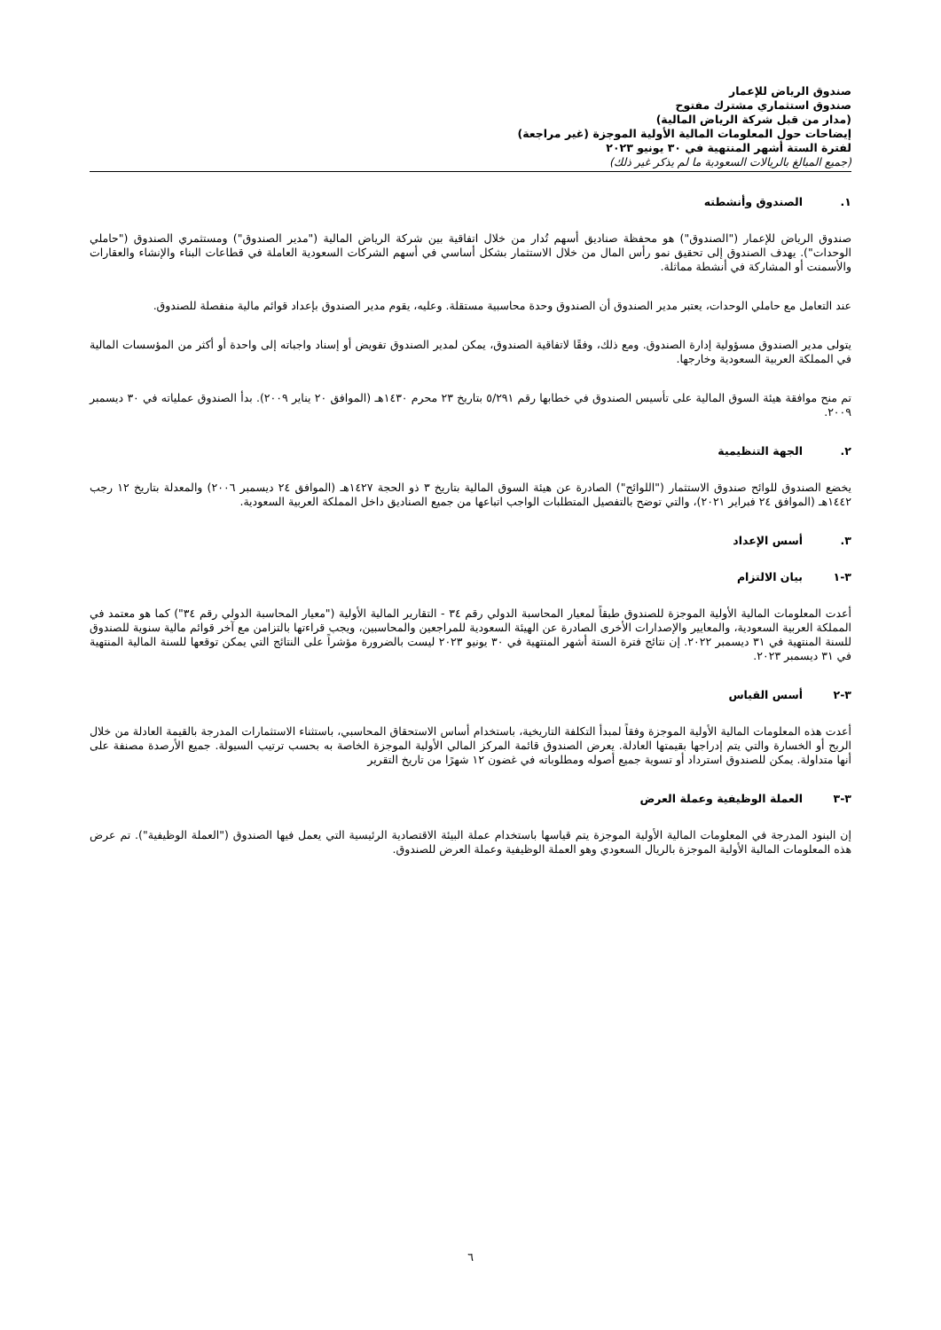صندوق الرياض للإعمار
صندوق استثماري مشترك مفتوح
(مدار من قبل شركة الرياض المالية)
إيضاحات حول المعلومات المالية الأولية الموجزة (غير مراجعة)
لفترة الستة أشهر المنتهية في ٣٠ يونيو ٢٠٢٣
(جميع المبالغ بالريالات السعودية ما لم يذكر غير ذلك)
١. الصندوق وأنشطته
صندوق الرياض للإعمار ("الصندوق") هو محفظة صناديق أسهم تُدار من خلال اتفاقية بين شركة الرياض المالية ("مدير الصندوق") ومستثمري الصندوق ("حاملي الوحدات"). يهدف الصندوق إلى تحقيق نمو رأس المال من خلال الاستثمار بشكل أساسي في أسهم الشركات السعودية العاملة في قطاعات البناء والإنشاء والعقارات والأسمنت أو المشاركة في أنشطة مماثلة.
عند التعامل مع حاملي الوحدات، يعتبر مدير الصندوق أن الصندوق وحدة محاسبية مستقلة. وعليه، يقوم مدير الصندوق بإعداد قوائم مالية منفصلة للصندوق.
يتولى مدير الصندوق مسؤولية إدارة الصندوق. ومع ذلك، وفقًا لاتفاقية الصندوق، يمكن لمدير الصندوق تفويض أو إسناد واجباته إلى واحدة أو أكثر من المؤسسات المالية في المملكة العربية السعودية وخارجها.
تم منح موافقة هيئة السوق المالية على تأسيس الصندوق في خطابها رقم ٥/٢٩١ بتاريخ ٢٣ محرم ١٤٣٠هـ (الموافق ٢٠ يناير ٢٠٠٩). بدأ الصندوق عملياته في ٣٠ ديسمبر ٢٠٠٩.
٢. الجهة التنظيمية
يخضع الصندوق للوائح صندوق الاستثمار ("اللوائح") الصادرة عن هيئة السوق المالية بتاريخ ٣ ذو الحجة ١٤٢٧هـ (الموافق ٢٤ ديسمبر ٢٠٠٦) والمعدلة بتاريخ ١٢ رجب ١٤٤٢هـ (الموافق ٢٤ فبراير ٢٠٢١)، والتي توضح بالتفصيل المتطلبات الواجب اتباعها من جميع الصناديق داخل المملكة العربية السعودية.
٣. أسس الإعداد
٣-١ بيان الالتزام
أعدت المعلومات المالية الأولية الموجزة للصندوق طبقاً لمعيار المحاسبة الدولي رقم ٣٤ - التقارير المالية الأولية ("معيار المحاسبة الدولي رقم ٣٤") كما هو معتمد في المملكة العربية السعودية، والمعايير والإصدارات الأخرى الصادرة عن الهيئة السعودية للمراجعين والمحاسبين، ويجب قراءتها بالتزامن مع آخر قوائم مالية سنوية للصندوق للسنة المنتهية في ٣١ ديسمبر ٢٠٢٢. إن نتائج فترة الستة أشهر المنتهية في ٣٠ يونيو ٢٠٢٣ ليست بالضرورة مؤشراً على النتائج التي يمكن توقعها للسنة المالية المنتهية في ٣١ ديسمبر ٢٠٢٣.
٣-٢ أسس القياس
أعدت هذه المعلومات المالية الأولية الموجزة وفقاً لمبدأ التكلفة التاريخية، باستخدام أساس الاستحقاق المحاسبي، باستثناء الاستثمارات المدرجة بالقيمة العادلة من خلال الربح أو الخسارة والتي يتم إدراجها بقيمتها العادلة. يعرض الصندوق قائمة المركز المالي الأولية الموجزة الخاصة به بحسب ترتيب السيولة. جميع الأرصدة مصنفة على أنها متداولة. يمكن للصندوق استرداد أو تسوية جميع أصوله ومطلوباته في غضون ١٢ شهرًا من تاريخ التقرير
٣-٣ العملة الوظيفية وعملة العرض
إن البنود المدرجة في المعلومات المالية الأولية الموجزة يتم قياسها باستخدام عملة البيئة الاقتصادية الرئيسية التي يعمل فيها الصندوق ("العملة الوظيفية"). تم عرض هذه المعلومات المالية الأولية الموجزة بالريال السعودي وهو العملة الوظيفية وعملة العرض للصندوق.
٦